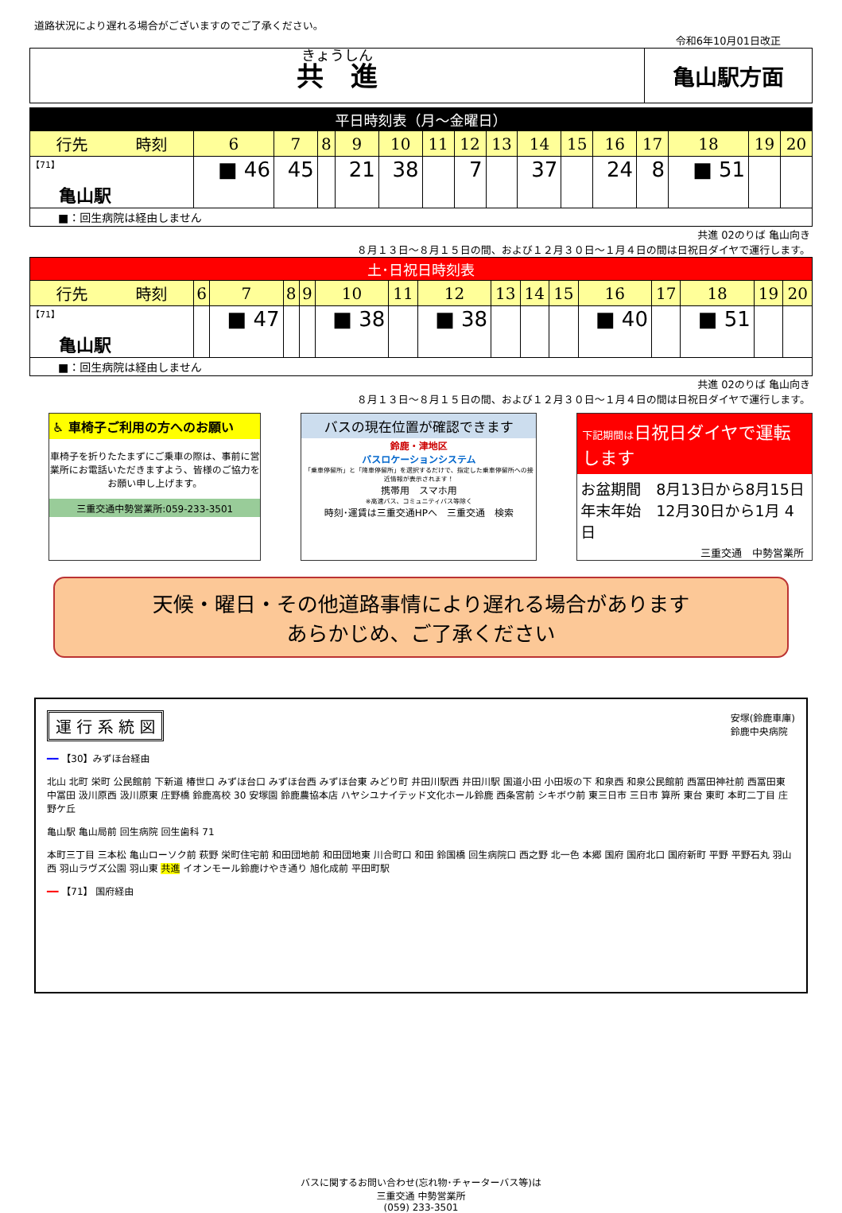道路状況により遅れる場合がございますのでご了承ください。
令和6年10月01日改正
きょうしん
共　進
亀山駅方面
| 平日時刻表（月～金曜日） | | | | | | | | | | | | | | | |
| --- | --- | --- | --- | --- | --- | --- | --- | --- | --- | --- | --- | --- | --- | --- | --- |
| 行先 時刻 | 6 | 7 | 8 | 9 | 10 | 11 | 12 | 13 | 14 | 15 | 16 | 17 | 18 | 19 | 20 |
| 【71】 亀山駅 | ■ 46 | 45 | | 21 | 38 | | 7 | | 37 | | 24 | 8 | ■ 51 | | |
| ■：回生病院は経由しません | | | | | | | | | | | | | | | |
共進 02のりば 亀山向き
８月１３日～８月１５日の間、および１２月３０日～１月４日の間は日祝日ダイヤで運行します。
| 土･日祝日時刻表 | | | | | | | | | | | | | | | |
| --- | --- | --- | --- | --- | --- | --- | --- | --- | --- | --- | --- | --- | --- | --- | --- |
| 行先 時刻 | 6 | 7 | 8 | 9 | 10 | 11 | 12 | 13 | 14 | 15 | 16 | 17 | 18 | 19 | 20 |
| 【71】 亀山駅 | | ■ 47 | | | ■ 38 | | ■ 38 | | | | ■ 40 | | ■ 51 | | |
| ■：回生病院は経由しません | | | | | | | | | | | | | | | |
共進 02のりば 亀山向き
８月１３日～８月１５日の間、および１２月３０日～１月４日の間は日祝日ダイヤで運行します。
♿ 車椅子ご利用の方へのお願い
車椅子を折りたたまずにご乗車の際は、事前に営業所にお電話いただきますよう、皆様のご協力をお願い申し上げます。
三重交通中勢営業所:059-233-3501
バスの現在位置が確認できます
鈴鹿・津地区
バスロケーションシステム
「乗車停留所」と「降車停留所」を選択するだけで、指定した乗車停留所への接近情報が表示されます！
携帯用　スマホ用
※高速バス、コミュニティバス等除く
時刻･運賃は三重交通HPへ　三重交通　検索
下記期間は日祝日ダイヤで運転します
お盆期間　8月13日から8月15日
年末年始　12月30日から1月 4日
三重交通　中勢営業所
天候・曜日・その他道路事情により遅れる場合があります
あらかじめ、ご了承ください
運 行 系 統 図 安塚(鈴鹿車庫)
鈴鹿中央病院
━━ 【30】みずほ台経由
北山 北町 栄町 公民館前 下新道 椿世口 みずほ台口 みずほ台西 みずほ台東 みどり町 井田川駅西 井田川駅 国道小田 小田坂の下 和泉西 和泉公民館前 西冨田神社前 西冨田東 中冨田 汲川原西 汲川原東 庄野橋 鈴鹿高校 30 安塚園 鈴鹿農協本店 ハヤシユナイテッド文化ホール鈴鹿 西条宮前 シキボウ前 東三日市 三日市 算所 東台 東町 本町二丁目 庄野ケ丘
亀山駅 亀山局前 回生病院 回生歯科 71
本町三丁目 三本松 亀山ローソク前 萩野 栄町住宅前 和田団地前 和田団地東 川合町口 和田 鈴国橋 回生病院口 西之野 北一色 本郷 国府 国府北口 国府新町 平野 平野石丸 羽山西 羽山ラヴズ公園 羽山東 共進 イオンモール鈴鹿けやき通り 旭化成前 平田町駅
━━ 【71】 国府経由
バスに関するお問い合わせ(忘れ物･チャーターバス等)は
三重交通 中勢営業所
(059) 233-3501